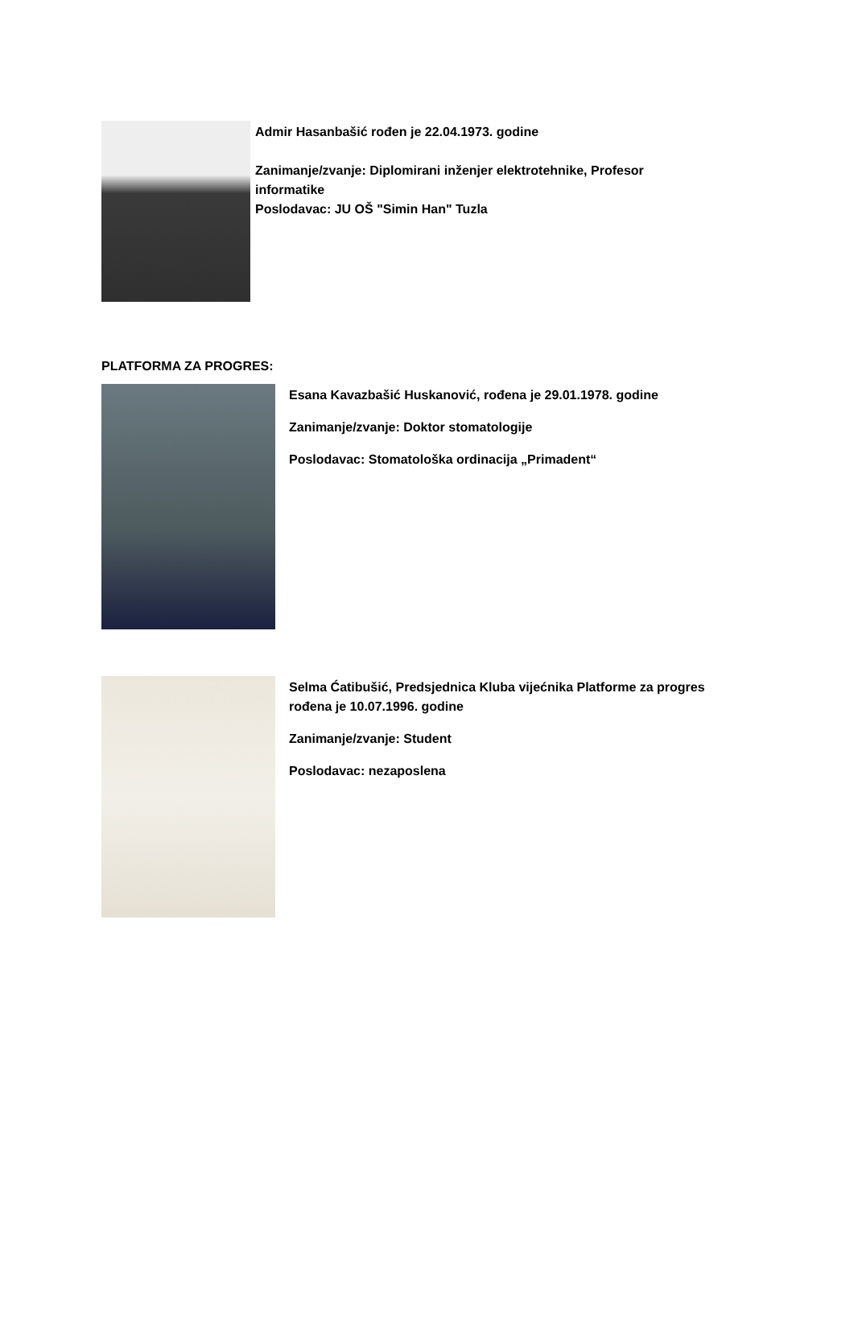Admir Hasanbašić rođen je 22.04.1973. godine
Zanimanje/zvanje: Diplomirani inženjer elektrotehnike, Profesor
informatike
Poslodavac: JU OŠ "Simin Han" Tuzla
PLATFORMA ZA PROGRES:
Esana Kavazbašić Huskanović, rođena je 29.01.1978. godine
Zanimanje/zvanje: Doktor stomatologije
Poslodavac: Stomatološka ordinacija „Primadent“
Selma Ćatibušić, Predsjednica Kluba vijećnika Platforme za progres
rođena je 10.07.1996. godine
Zanimanje/zvanje: Student
Poslodavac: nezaposlena